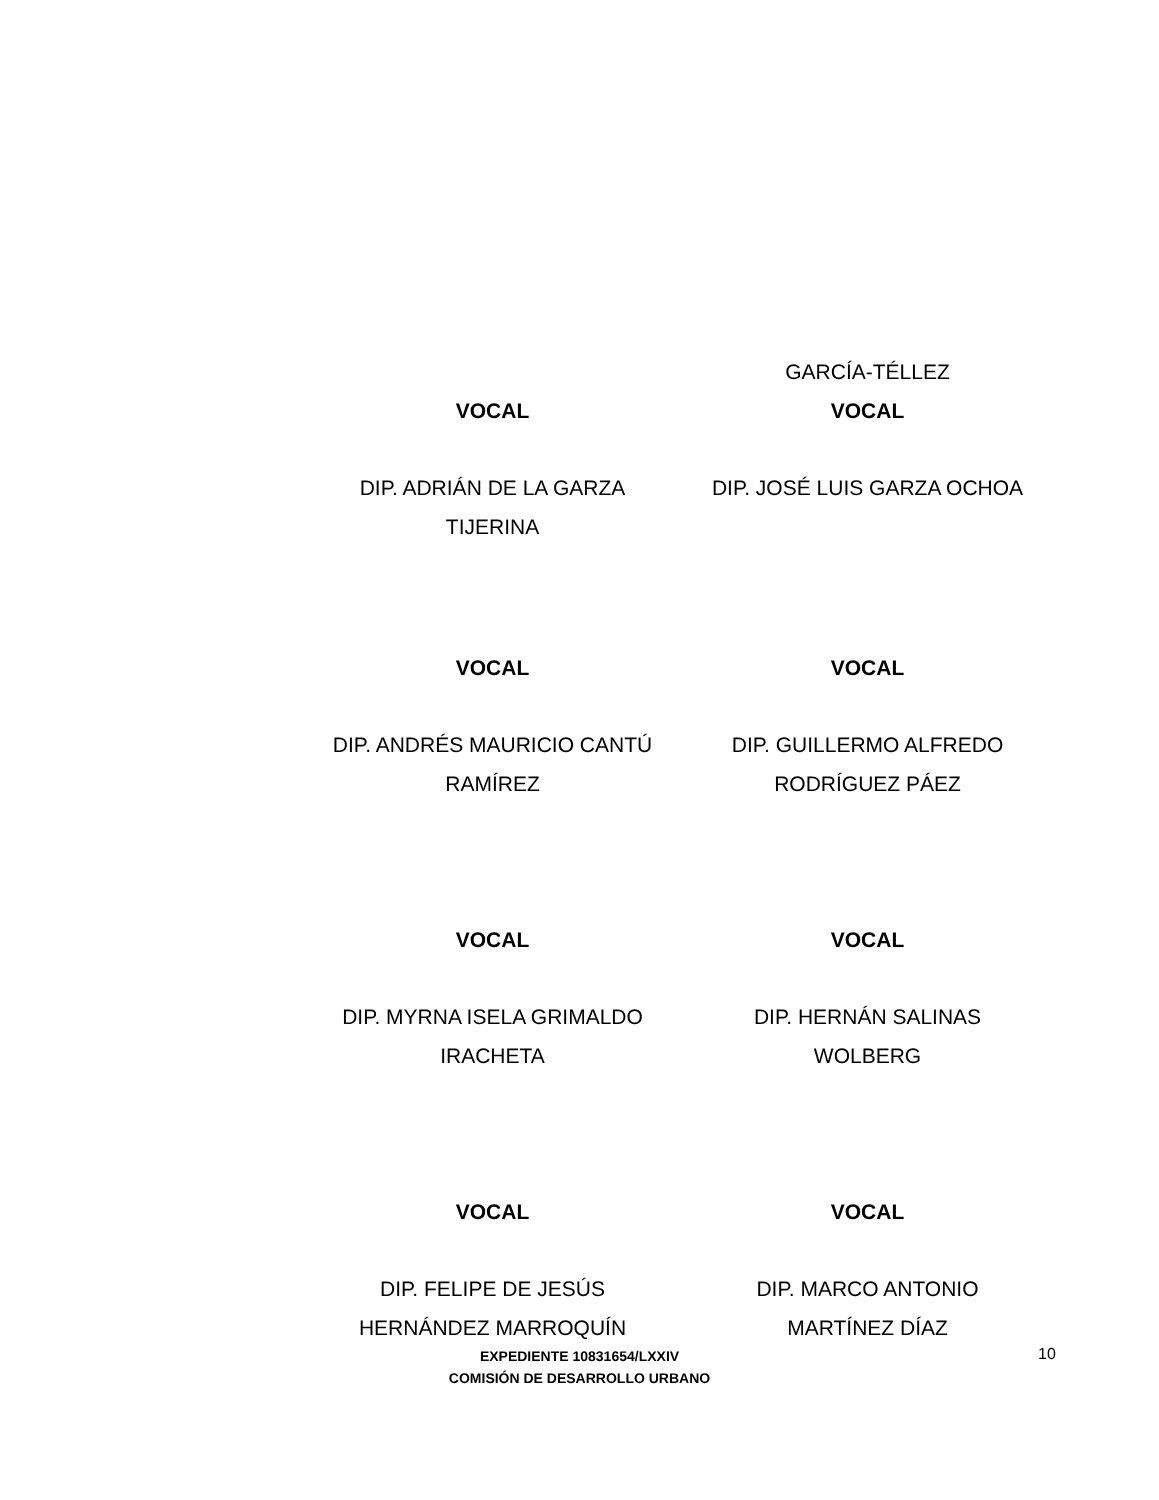| | GARCÍA-TÉLLEZ |
| VOCAL | VOCAL |
| DIP. ADRIÁN DE LA GARZA TIJERINA | DIP. JOSÉ LUIS GARZA OCHOA |
| VOCAL | VOCAL |
| DIP. ANDRÉS MAURICIO CANTÚ RAMÍREZ | DIP. GUILLERMO ALFREDO RODRÍGUEZ PÁEZ |
| VOCAL | VOCAL |
| DIP. MYRNA ISELA GRIMALDO IRACHETA | DIP. HERNÁN SALINAS WOLBERG |
| VOCAL | VOCAL |
| DIP. FELIPE DE JESÚS HERNÁNDEZ MARROQUÍN | DIP. MARCO ANTONIO MARTÍNEZ DÍAZ |
EXPEDIENTE 10831654/LXXIV
COMISIÓN DE DESARROLLO URBANO
10